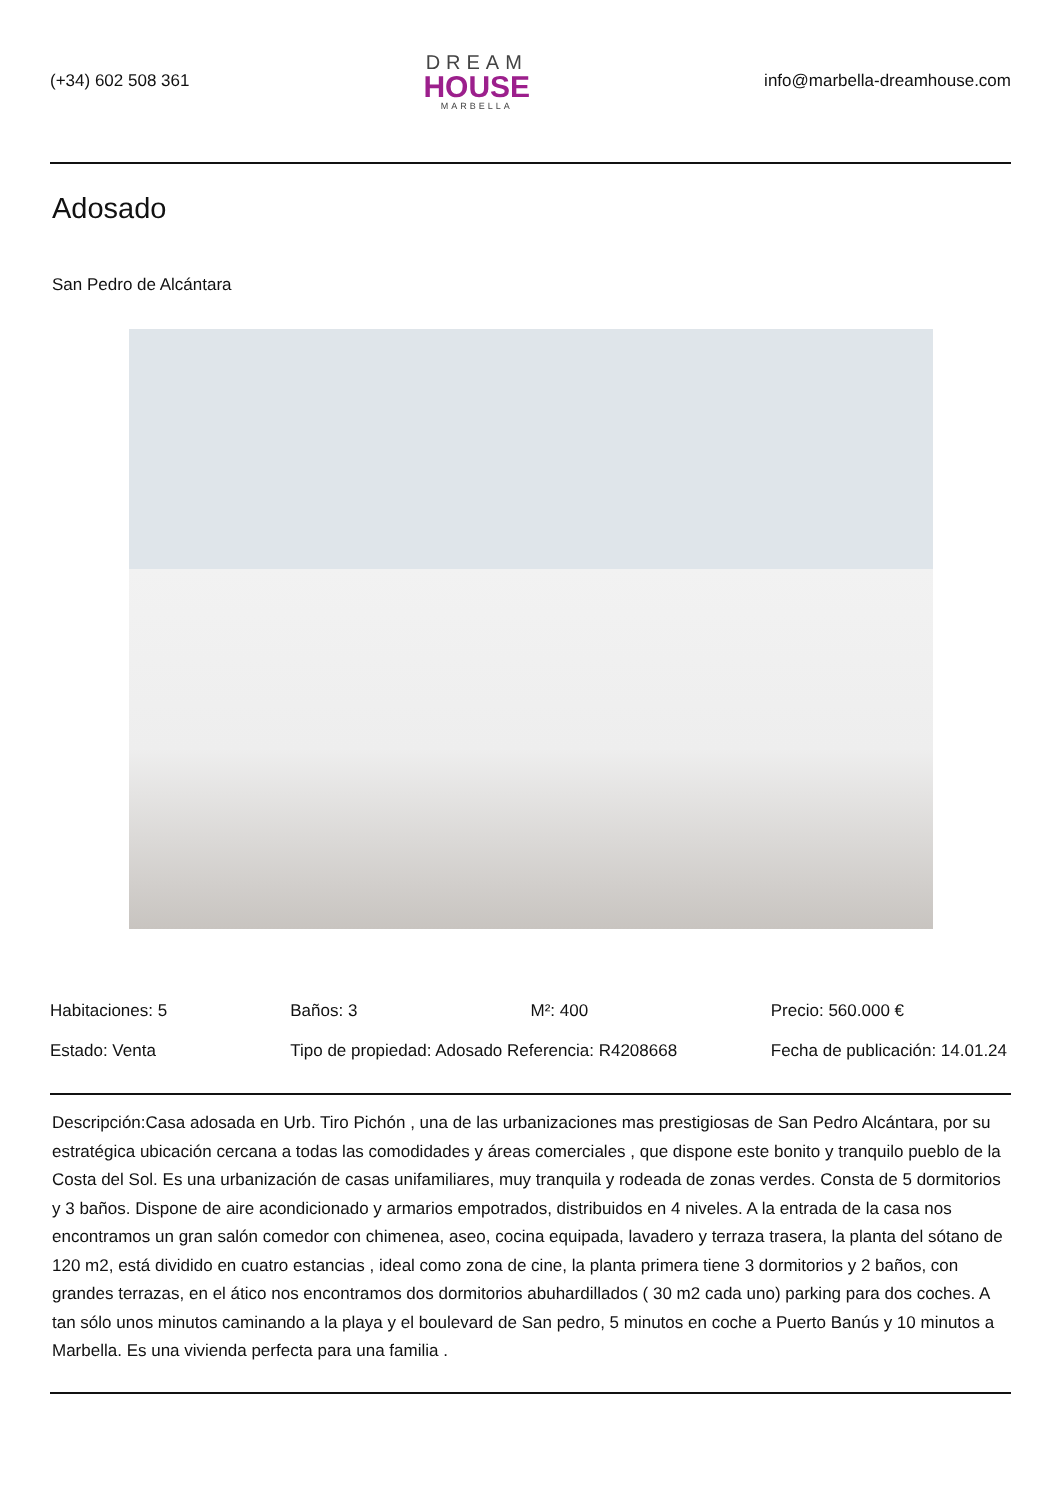(+34) 602 508 361
DREAM
HOUSE
MARBELLA
info@marbella-dreamhouse.com
Adosado
San Pedro de Alcántara
| Habitaciones: 5 | Baños: 3 | M²: 400 | Precio: 560.000 € |
| Estado: Venta | Tipo de propiedad: Adosado Referencia: R4208668 | | Fecha de publicación: 14.01.24 |
Descripción:Casa adosada en Urb. Tiro Pichón , una de las urbanizaciones mas prestigiosas de San Pedro Alcántara, por su estratégica ubicación cercana a todas las comodidades y áreas comerciales , que dispone este bonito y tranquilo pueblo de la Costa del Sol. Es una urbanización de casas unifamiliares, muy tranquila y rodeada de zonas verdes. Consta de 5 dormitorios y 3 baños. Dispone de aire acondicionado y armarios empotrados, distribuidos en 4 niveles. A la entrada de la casa nos encontramos un gran salón comedor con chimenea, aseo, cocina equipada, lavadero y terraza trasera, la planta del sótano de 120 m2, está dividido en cuatro estancias , ideal como zona de cine, la planta primera tiene 3 dormitorios y 2 baños, con grandes terrazas, en el ático nos encontramos dos dormitorios abuhardillados ( 30 m2 cada uno) parking para dos coches. A tan sólo unos minutos caminando a la playa y el boulevard de San pedro, 5 minutos en coche a Puerto Banús y 10 minutos a Marbella. Es una vivienda perfecta para una familia .